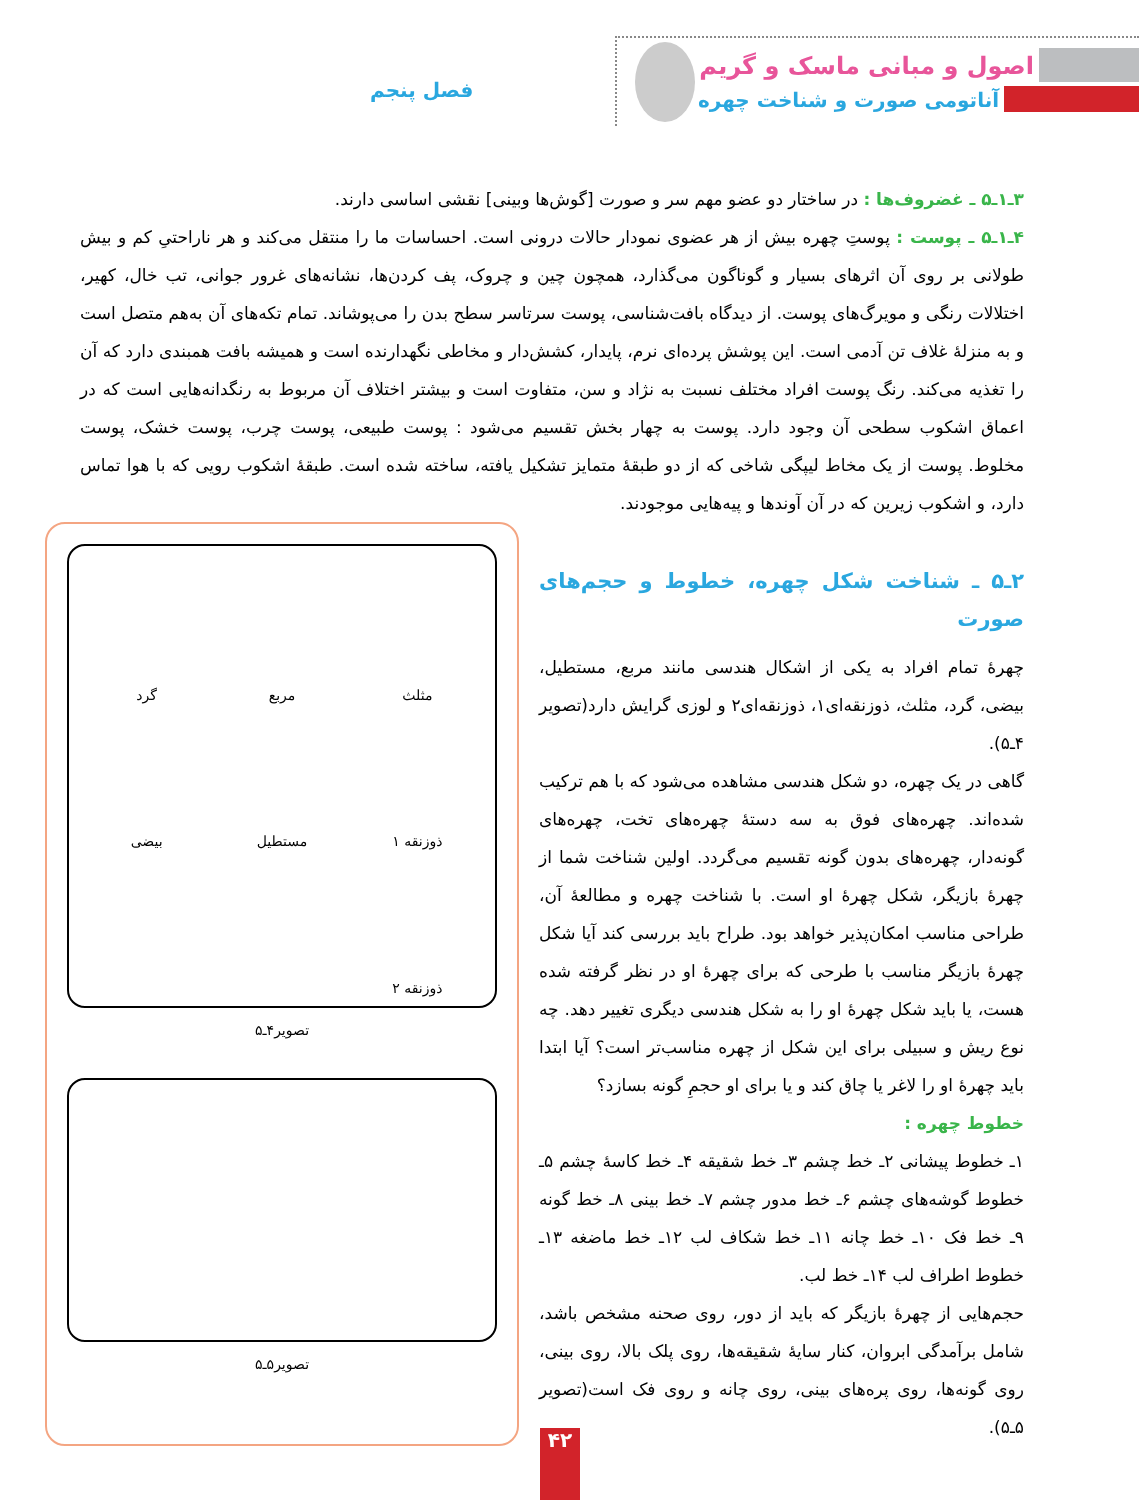اصول و مبانی ماسک و گریم
آناتومی صورت و شناخت چهره فصل پنجم
۳ـ۱ـ۵ ـ غضروف‌ها : در ساختار دو عضو مهم سر و صورت [گوش‌ها وبینی] نقشی اساسی دارند.
۴ـ۱ـ۵ ـ پوست : پوستِ چهره بیش از هر عضوی نمودار حالات درونی است. احساسات ما را منتقل می‌کند و هر ناراحتیِ کم و بیش طولانی بر روی آن اثرهای بسیار و گوناگون می‌گذارد، همچون چین و چروک، پف کردن‌ها، نشانه‌های غرور جوانی، تب خال، کهیر، اختلالات رنگی و مویرگ‌های پوست. از دیدگاه بافت‌شناسی، پوست سرتاسر سطح بدن را می‌پوشاند. تمام تکه‌های آن به‌هم متصل است و به منزلهٔ غلاف تن آدمی است. این پوشش پرده‌ای نرم، پایدار، کشش‌دار و مخاطی نگهدارنده است و همیشه بافت همبندی دارد که آن را تغذیه می‌کند. رنگ پوست افراد مختلف نسبت به نژاد و سن، متفاوت است و بیشتر اختلاف آن مربوط به رنگدانه‌هایی است که در اعماق اشکوب سطحی آن وجود دارد. پوست به چهار بخش تقسیم می‌شود : پوست طبیعی، پوست چرب، پوست خشک، پوست مخلوط. پوست از یک مخاط لیپگی شاخی که از دو طبقهٔ متمایز تشکیل یافته، ساخته شده است. طبقهٔ اشکوب رویی که با هوا تماس دارد، و اشکوب زیرین که در آن آوندها و پیه‌هایی موجودند.
۲ـ۵ ـ شناخت شکل چهره، خطوط و حجم‌های صورت
چهرهٔ تمام افراد به یکی از اشکال هندسی مانند مربع، مستطیل، بیضی، گرد، مثلث، ذوزنقه‌ای۱، ذوزنقه‌ای۲ و لوزی گرایش دارد(تصویر ۴ـ۵).
گاهی در یک چهره، دو شکل هندسی مشاهده می‌شود که با هم ترکیب شده‌اند. چهره‌های فوق به سه دستهٔ چهره‌های تخت، چهره‌های گونه‌دار، چهره‌های بدون گونه تقسیم می‌گردد. اولین شناخت شما از چهرهٔ بازیگر، شکل چهرهٔ او است. با شناخت چهره و مطالعهٔ آن، طراحی مناسب امکان‌پذیر خواهد بود. طراح باید بررسی کند آیا شکل چهرهٔ بازیگر مناسب با طرحی که برای چهرهٔ او در نظر گرفته شده هست، یا باید شکل چهرهٔ او را به شکل هندسی دیگری تغییر دهد. چه نوع ریش و سبیلی برای این شکل از چهره مناسب‌تر است؟ آیا ابتدا باید چهرهٔ او را لاغر یا چاق کند و یا برای او حجمِ گونه بسازد؟
خطوط چهره :
۱ـ خطوط پیشانی ۲ـ خط چشم ۳ـ خط شقیقه ۴ـ خط کاسهٔ چشم ۵ـ خطوط گوشه‌های چشم ۶ـ خط مدور چشم ۷ـ خط بینی ۸ـ خط گونه ۹ـ خط فک ۱۰ـ خط چانه ۱۱ـ خط شکاف لب ۱۲ـ خط ماضغه ۱۳ـ خطوط اطراف لب ۱۴ـ خط لب.
حجم‌هایی از چهرهٔ بازیگر که باید از دور، روی صحنه مشخص باشد، شامل برآمدگی ابروان، کنار سایهٔ شقیقه‌ها، روی پلک بالا، روی بینی، روی گونه‌ها، روی پره‌های بینی، روی چانه و روی فک است(تصویر ۵ـ۵).
مثلث
مربع
گرد
ذوزنقه ۱
مستطیل
بیضی
ذوزنقه ۲
تصویر۴ـ۵
تصویر۵ـ۵
۴۲